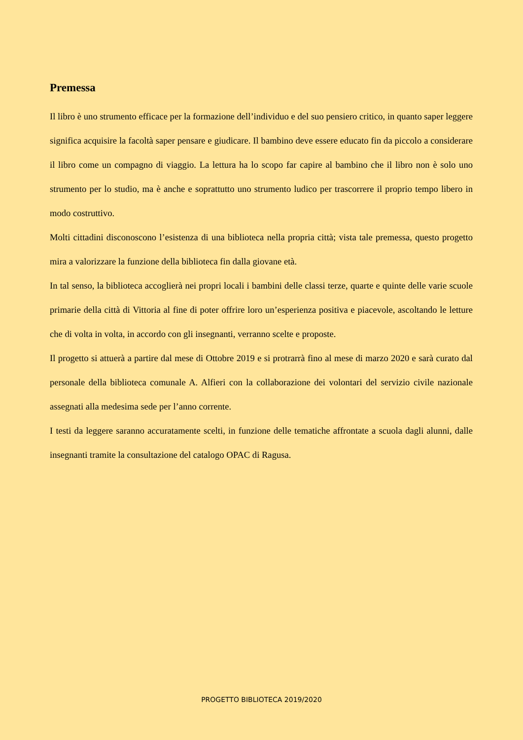Premessa
Il libro è uno strumento efficace per la formazione dell’individuo e del suo pensiero critico, in quanto saper leggere significa acquisire la facoltà saper pensare e giudicare. Il bambino deve essere educato fin da piccolo a considerare il libro come un compagno di viaggio. La lettura ha lo scopo far capire al bambino che il libro non è solo uno strumento per lo studio, ma è anche e soprattutto uno strumento ludico per trascorrere il proprio tempo libero in modo costruttivo.
Molti cittadini disconoscono l’esistenza di una biblioteca nella propria città; vista tale premessa, questo progetto mira a valorizzare la funzione della biblioteca fin dalla giovane età.
In tal senso, la biblioteca accoglierà nei propri locali i bambini delle classi terze, quarte e quinte delle varie scuole primarie della città di Vittoria al fine di poter offrire loro un’esperienza positiva e piacevole, ascoltando le letture che di volta in volta, in accordo con gli insegnanti, verranno scelte e proposte.
Il progetto si attuerà a partire dal mese di Ottobre 2019 e si protrarrà fino al mese di marzo 2020 e sarà curato dal personale della biblioteca comunale A. Alfieri con la collaborazione dei volontari del servizio civile nazionale assegnati alla medesima sede per l’anno corrente.
I testi da leggere saranno accuratamente scelti, in funzione delle tematiche affrontate a scuola dagli alunni, dalle insegnanti tramite la consultazione del catalogo OPAC di Ragusa.
PROGETTO BIBLIOTECA 2019/2020